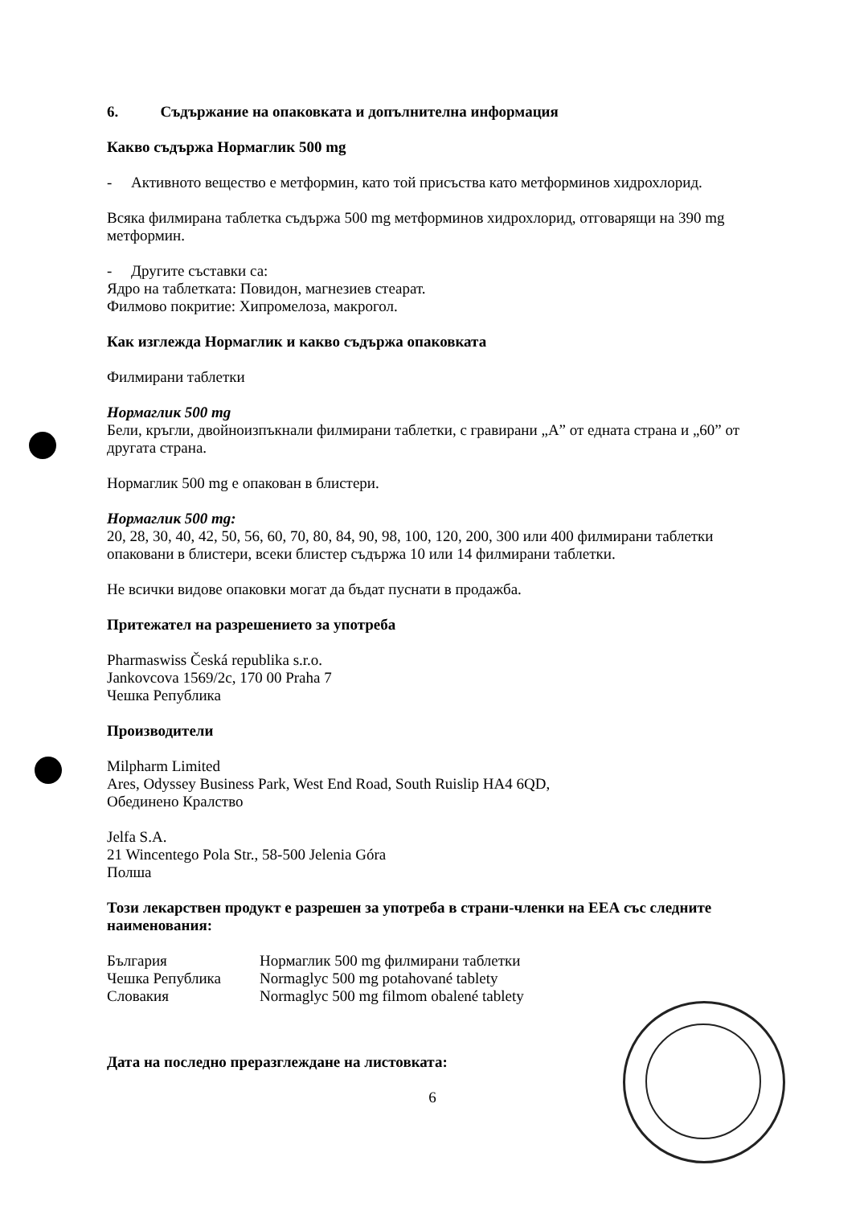6. Съдържание на опаковката и допълнителна информация
Какво съдържа Нормаглик 500 mg
- Активното вещество е метформин, като той присъства като метформинов хидрохлорид.
Всяка филмирана таблетка съдържа 500 mg метформинов хидрохлорид, отговарящи на 390 mg метформин.
- Другите съставки са:
Ядро на таблетката: Повидон, магнезиев стеарат.
Филмово покритие: Хипромелоза, макрогол.
Как изглежда Нормаглик и какво съдържа опаковката
Филмирани таблетки
Нормаглик 500 mg
Бели, кръгли, двойноизпъкнали филмирани таблетки, с гравирани „А” от едната страна и „60” от другата страна.
Нормаглик 500 mg е опакован в блистери.
Нормаглик 500 mg:
20, 28, 30, 40, 42, 50, 56, 60, 70, 80, 84, 90, 98, 100, 120, 200, 300 или 400 филмирани таблетки опаковани в блистери, всеки блистер съдържа 10 или 14 филмирани таблетки.
Не всички видове опаковки могат да бъдат пуснати в продажба.
Притежател на разрешението за употреба
Pharmaswiss Česká republika s.r.o.
Jankovcova 1569/2c, 170 00 Praha 7
Чешка Република
Производители
Milpharm Limited
Ares, Odyssey Business Park, West End Road, South Ruislip HA4 6QD,
Обединено Кралство
Jelfa S.A.
21 Wincentego Pola Str., 58-500 Jelenia Góra
Полша
Този лекарствен продукт е разрешен за употреба в страни-членки на ЕЕА със следните наименования:
| България | Нормаглик 500 mg филмирани таблетки |
| Чешка Република | Normaglyc 500 mg potahované tablety |
| Словакия | Normaglyc 500 mg filmom obalené tablety |
Дата на последно преразглеждане на листовката:
6